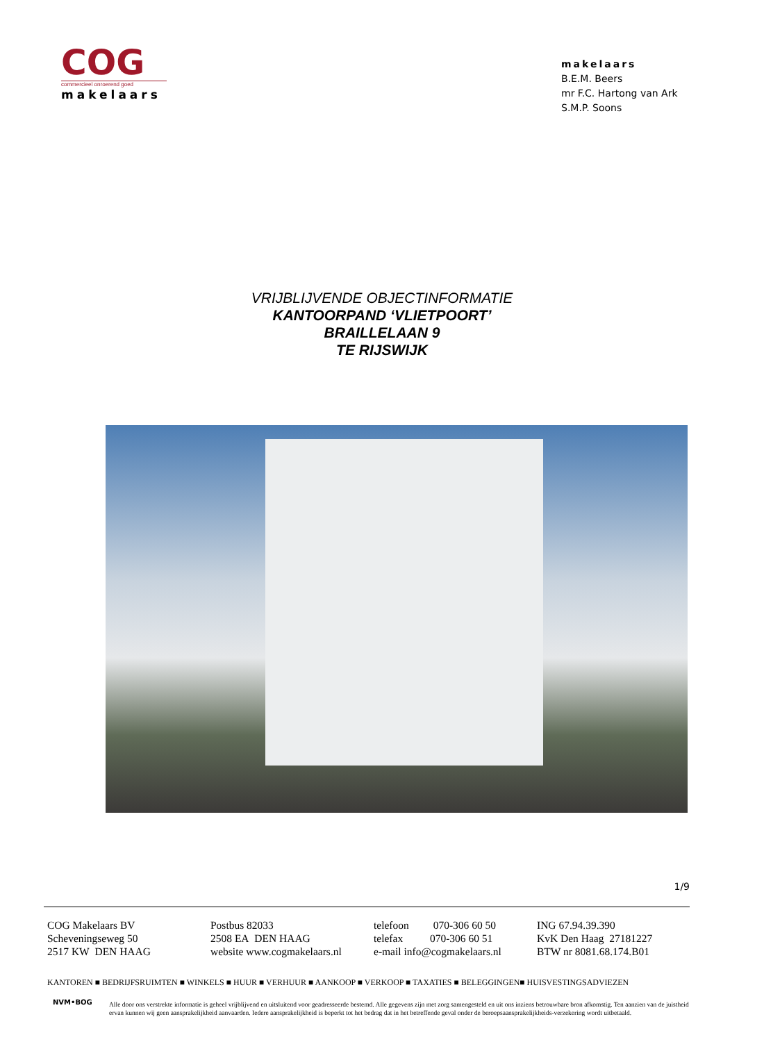COG
commercieel onroerend goed
makelaars
makelaars
B.E.M. Beers
mr F.C. Hartong van Ark
S.M.P. Soons
VRIJBLIJVENDE OBJECTINFORMATIE
KANTOORPAND ‘VLIETPOORT’
BRAILLELAAN 9
TE RIJSWIJK
1/9
COG Makelaars BV
Scheveningseweg 50
2517 KW DEN HAAG
Postbus 82033
2508 EA DEN HAAG
website www.cogmakelaars.nl
telefoon 070-306 60 50
telefax 070-306 60 51
e-mail info@cogmakelaars.nl
ING 67.94.39.390
KvK Den Haag 27181227
BTW nr 8081.68.174.B01
KANTOREN ■ BEDRIJFSRUIMTEN ■ WINKELS ■ HUUR ■ VERHUUR ■ AANKOOP ■ VERKOOP ■ TAXATIES ■ BELEGGINGEN■ HUISVESTINGSADVIEZEN
NVM•BOG
Alle door ons verstrekte informatie is geheel vrijblijvend en uitsluitend voor geadresseerde bestemd. Alle gegevens zijn met zorg samengesteld en uit ons inziens betrouwbare bron afkomstig. Ten aanzien van de juistheid ervan kunnen wij geen aansprakelijkheid aanvaarden. Iedere aansprakelijkheid is beperkt tot het bedrag dat in het betreffende geval onder de beroepsaansprakelijkheids-verzekering wordt uitbetaald.